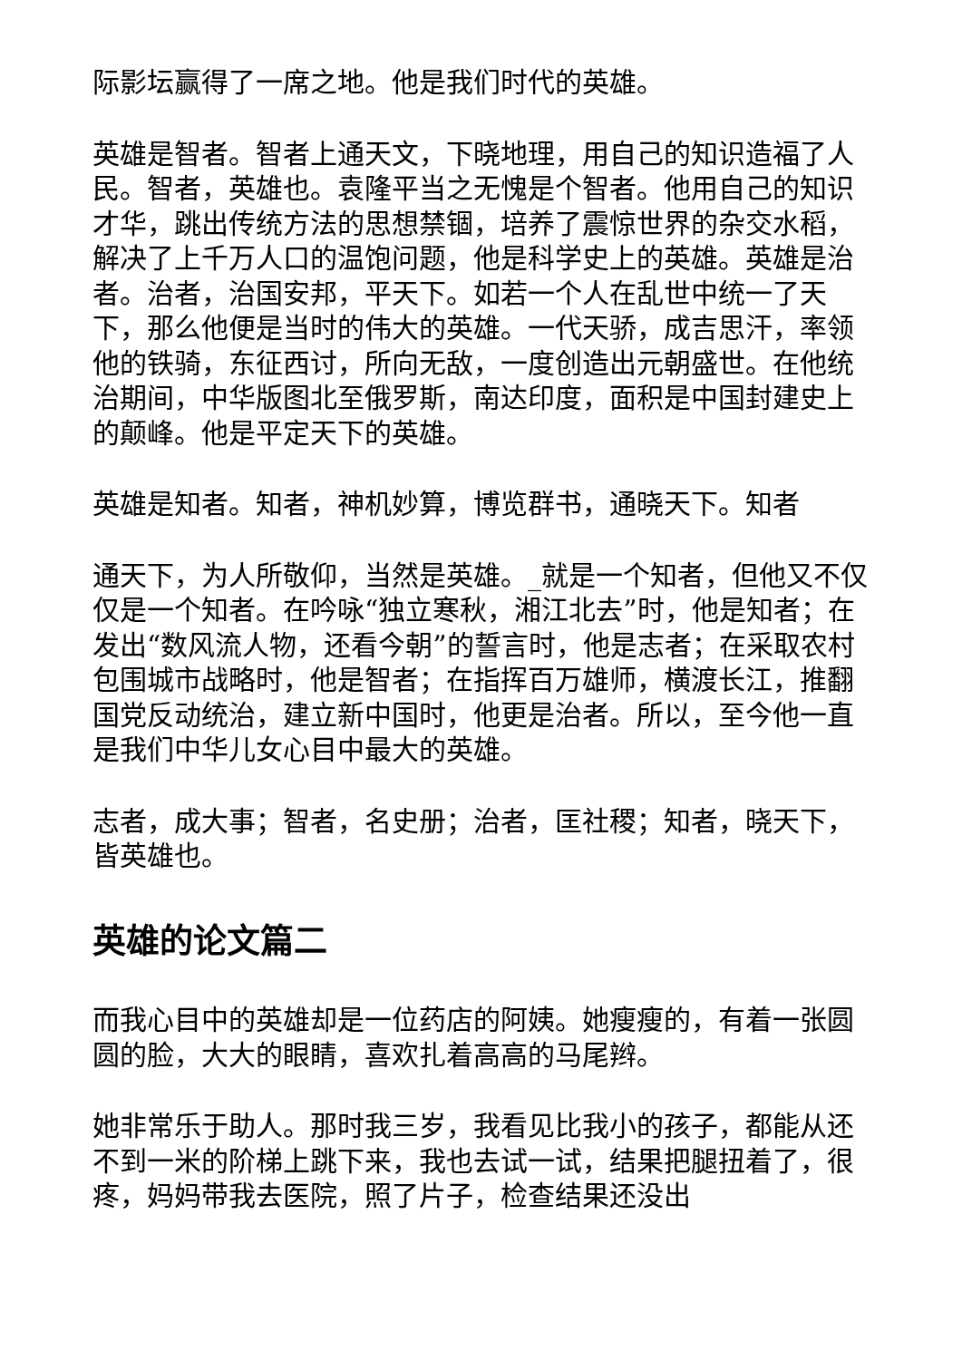际影坛赢得了一席之地。他是我们时代的英雄。
英雄是智者。智者上通天文，下晓地理，用自己的知识造福了人民。智者，英雄也。袁隆平当之无愧是个智者。他用自己的知识才华，跳出传统方法的思想禁锢，培养了震惊世界的杂交水稻，解决了上千万人口的温饱问题，他是科学史上的英雄。英雄是治者。治者，治国安邦，平天下。如若一个人在乱世中统一了天下，那么他便是当时的伟大的英雄。一代天骄，成吉思汗，率领他的铁骑，东征西讨，所向无敌，一度创造出元朝盛世。在他统治期间，中华版图北至俄罗斯，南达印度，面积是中国封建史上的颠峰。他是平定天下的英雄。
英雄是知者。知者，神机妙算，博览群书，通晓天下。知者
通天下，为人所敬仰，当然是英雄。_就是一个知者，但他又不仅仅是一个知者。在吟咏“独立寒秋，湘江北去”时，他是知者；在发出“数风流人物，还看今朝”的誓言时，他是志者；在采取农村包围城市战略时，他是智者；在指挥百万雄师，横渡长江，推翻国党反动统治，建立新中国时，他更是治者。所以，至今他一直是我们中华儿女心目中最大的英雄。
志者，成大事；智者，名史册；治者，匡社稷；知者，晓天下，皆英雄也。
英雄的论文篇二
而我心目中的英雄却是一位药店的阿姨。她瘦瘦的，有着一张圆圆的脸，大大的眼睛，喜欢扎着高高的马尾辫。
她非常乐于助人。那时我三岁，我看见比我小的孩子，都能从还不到一米的阶梯上跳下来，我也去试一试，结果把腿扭着了，很疼，妈妈带我去医院，照了片子，检查结果还没出